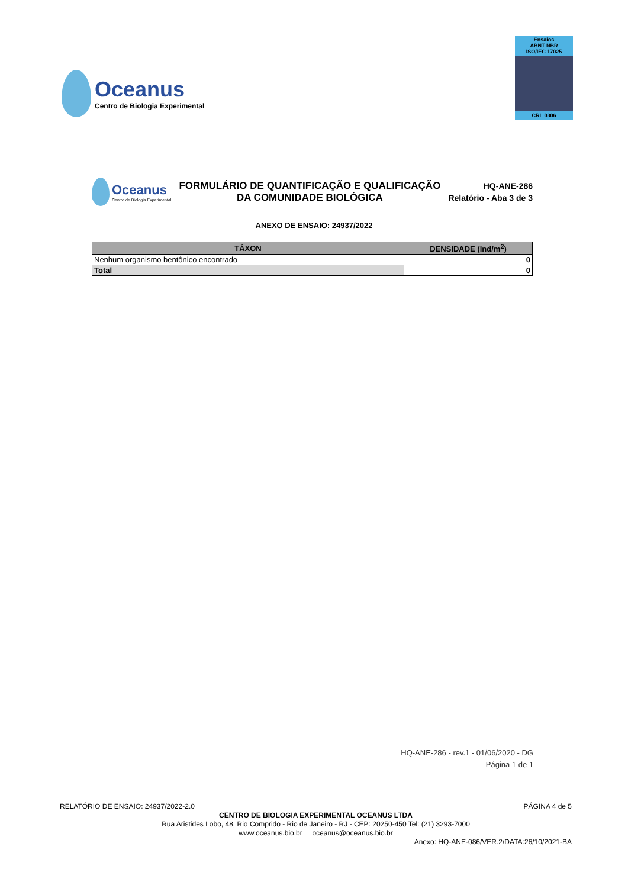Oceanus
Centro de Biologia Experimental
Ensaios
ABNT NBR
ISO/IEC 17025
CRL 0306
Oceanus
Centro de Biologia Experimental
FORMULÁRIO DE QUANTIFICAÇÃO E QUALIFICAÇÃO
DA COMUNIDADE BIOLÓGICA
HQ-ANE-286
Relatório - Aba 3 de 3
ANEXO DE ENSAIO: 24937/2022
| TÁXON | DENSIDADE (Ind/m<sup>2</sup>) |
| --- | --- |
| Nenhum organismo bentônico encontrado | 0 |
| Total | 0 |
HQ-ANE-286 - rev.1 - 01/06/2020 - DG
Página 1 de 1
RELATÓRIO DE ENSAIO: 24937/2022-2.0 PÁGINA 4 de 5
CENTRO DE BIOLOGIA EXPERIMENTAL OCEANUS LTDA
Rua Aristides Lobo, 48, Rio Comprido - Rio de Janeiro - RJ - CEP: 20250-450 Tel: (21) 3293-7000
www.oceanus.bio.br oceanus@oceanus.bio.br
Anexo: HQ-ANE-086/VER.2/DATA:26/10/2021-BA